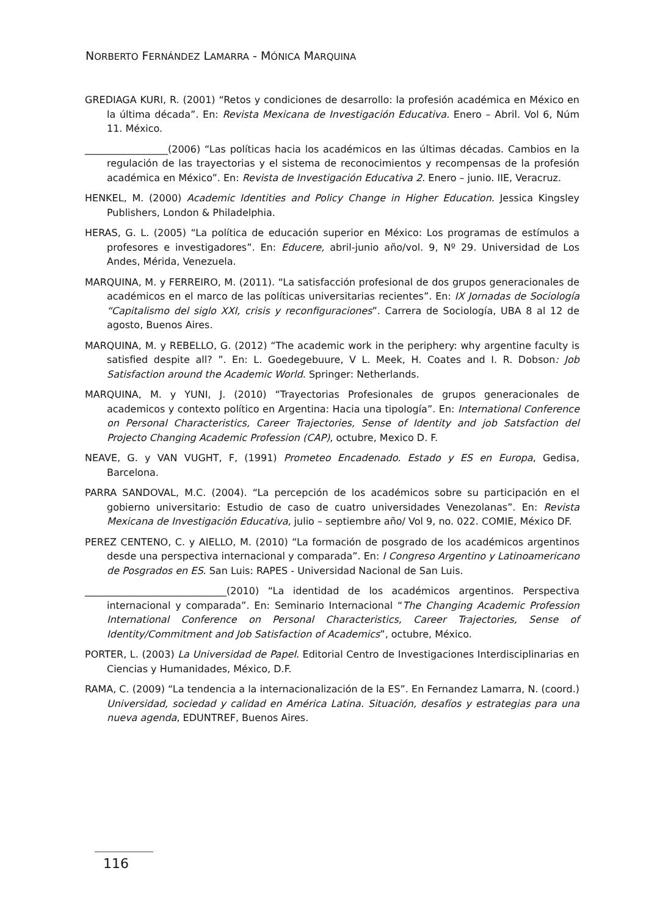NORBERTO FERNÁNDEZ LAMARRA - MÓNICA MARQUINA
GREDIAGA KURI, R. (2001) “Retos y condiciones de desarrollo: la profesión académica en México en la última década”. En: Revista Mexicana de Investigación Educativa. Enero – Abril. Vol 6, Núm 11. México.
_________________(2006) “Las políticas hacia los académicos en las últimas décadas. Cambios en la regulación de las trayectorias y el sistema de reconocimientos y recompensas de la profesión académica en México”. En: Revista de Investigación Educativa 2. Enero – junio. IIE, Veracruz.
HENKEL, M. (2000) Academic Identities and Policy Change in Higher Education. Jessica Kingsley Publishers, London & Philadelphia.
HERAS, G. L. (2005) “La política de educación superior en México: Los programas de estímulos a profesores e investigadores”. En: Educere, abril-junio año/vol. 9, Nº 29. Universidad de Los Andes, Mérida, Venezuela.
MARQUINA, M. y FERREIRO, M. (2011). “La satisfacción profesional de dos grupos generacionales de académicos en el marco de las políticas universitarias recientes”. En: IX Jornadas de Sociología “Capitalismo del siglo XXI, crisis y reconfiguraciones”. Carrera de Sociología, UBA 8 al 12 de agosto, Buenos Aires.
MARQUINA, M. y REBELLO, G. (2012) “The academic work in the periphery: why argentine faculty is satisfied despite all? ”. En: L. Goedegebuure, V L. Meek, H. Coates and I. R. Dobson: Job Satisfaction around the Academic World. Springer: Netherlands.
MARQUINA, M. y YUNI, J. (2010) “Trayectorias Profesionales de grupos generacionales de academicos y contexto político en Argentina: Hacia una tipología”. En: International Conference on Personal Characteristics, Career Trajectories, Sense of Identity and job Satsfaction del Projecto Changing Academic Profession (CAP), octubre, Mexico D. F.
NEAVE, G. y VAN VUGHT, F, (1991) Prometeo Encadenado. Estado y ES en Europa, Gedisa, Barcelona.
PARRA SANDOVAL, M.C. (2004). “La percepción de los académicos sobre su participación en el gobierno universitario: Estudio de caso de cuatro universidades Venezolanas”. En: Revista Mexicana de Investigación Educativa, julio – septiembre año/ Vol 9, no. 022. COMIE, México DF.
PEREZ CENTENO, C. y AIELLO, M. (2010) “La formación de posgrado de los académicos argentinos desde una perspectiva internacional y comparada”. En: I Congreso Argentino y Latinoamericano de Posgrados en ES. San Luis: RAPES - Universidad Nacional de San Luis.
_____________________________(2010) “La identidad de los académicos argentinos. Perspectiva internacional y comparada”. En: Seminario Internacional “The Changing Academic Profession International Conference on Personal Characteristics, Career Trajectories, Sense of Identity/Commitment and Job Satisfaction of Academics”, octubre, México.
PORTER, L. (2003) La Universidad de Papel. Editorial Centro de Investigaciones Interdisciplinarias en Ciencias y Humanidades, México, D.F.
RAMA, C. (2009) “La tendencia a la internacionalización de la ES”. En Fernandez Lamarra, N. (coord.) Universidad, sociedad y calidad en América Latina. Situación, desafíos y estrategias para una nueva agenda, EDUNTREF, Buenos Aires.
116